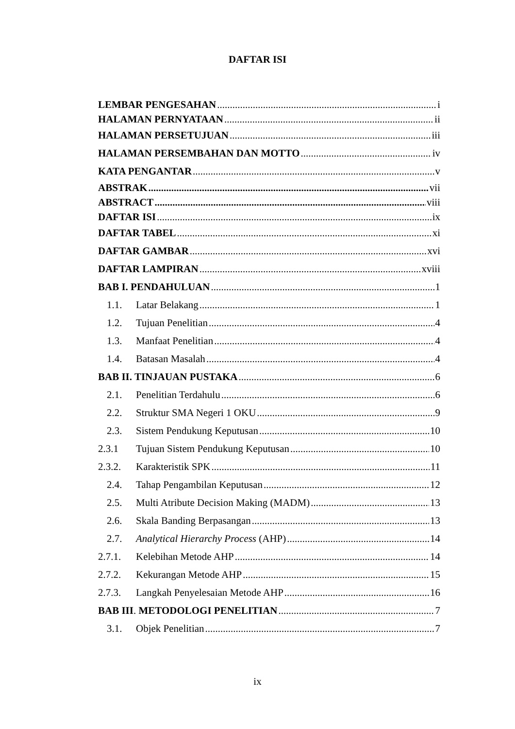DAFTAR ISI
LEMBAR PENGESAHAN i
HALAMAN PERNYATAAN ii
HALAMAN PERSETUJUAN iii
HALAMAN PERSEMBAHAN DAN MOTTO iv
KATA PENGANTAR v
ABSTRAK vii
ABSTRACT viii
DAFTAR ISI ix
DAFTAR TABEL xi
DAFTAR GAMBAR xvi
DAFTAR LAMPIRAN xviii
BAB I. PENDAHULUAN 1
1.1. Latar Belakang 1
1.2. Tujuan Penelitian 4
1.3. Manfaat Penelitian 4
1.4. Batasan Masalah 4
BAB II. TINJAUAN PUSTAKA 6
2.1. Penelitian Terdahulu 6
2.2. Struktur SMA Negeri 1 OKU 9
2.3. Sistem Pendukung Keputusan 10
2.3.1 Tujuan Sistem Pendukung Keputusan 10
2.3.2. Karakteristik SPK 11
2.4. Tahap Pengambilan Keputusan 12
2.5. Multi Atribute Decision Making (MADM) 13
2.6. Skala Banding Berpasangan 13
2.7. Analytical Hierarchy Process (AHP) 14
2.7.1. Kelebihan Metode AHP 14
2.7.2. Kekurangan Metode AHP 15
2.7.3. Langkah Penyelesaian Metode AHP 16
BAB III. METODOLOGI PENELITIAN 7
3.1. Objek Penelitian 7
ix